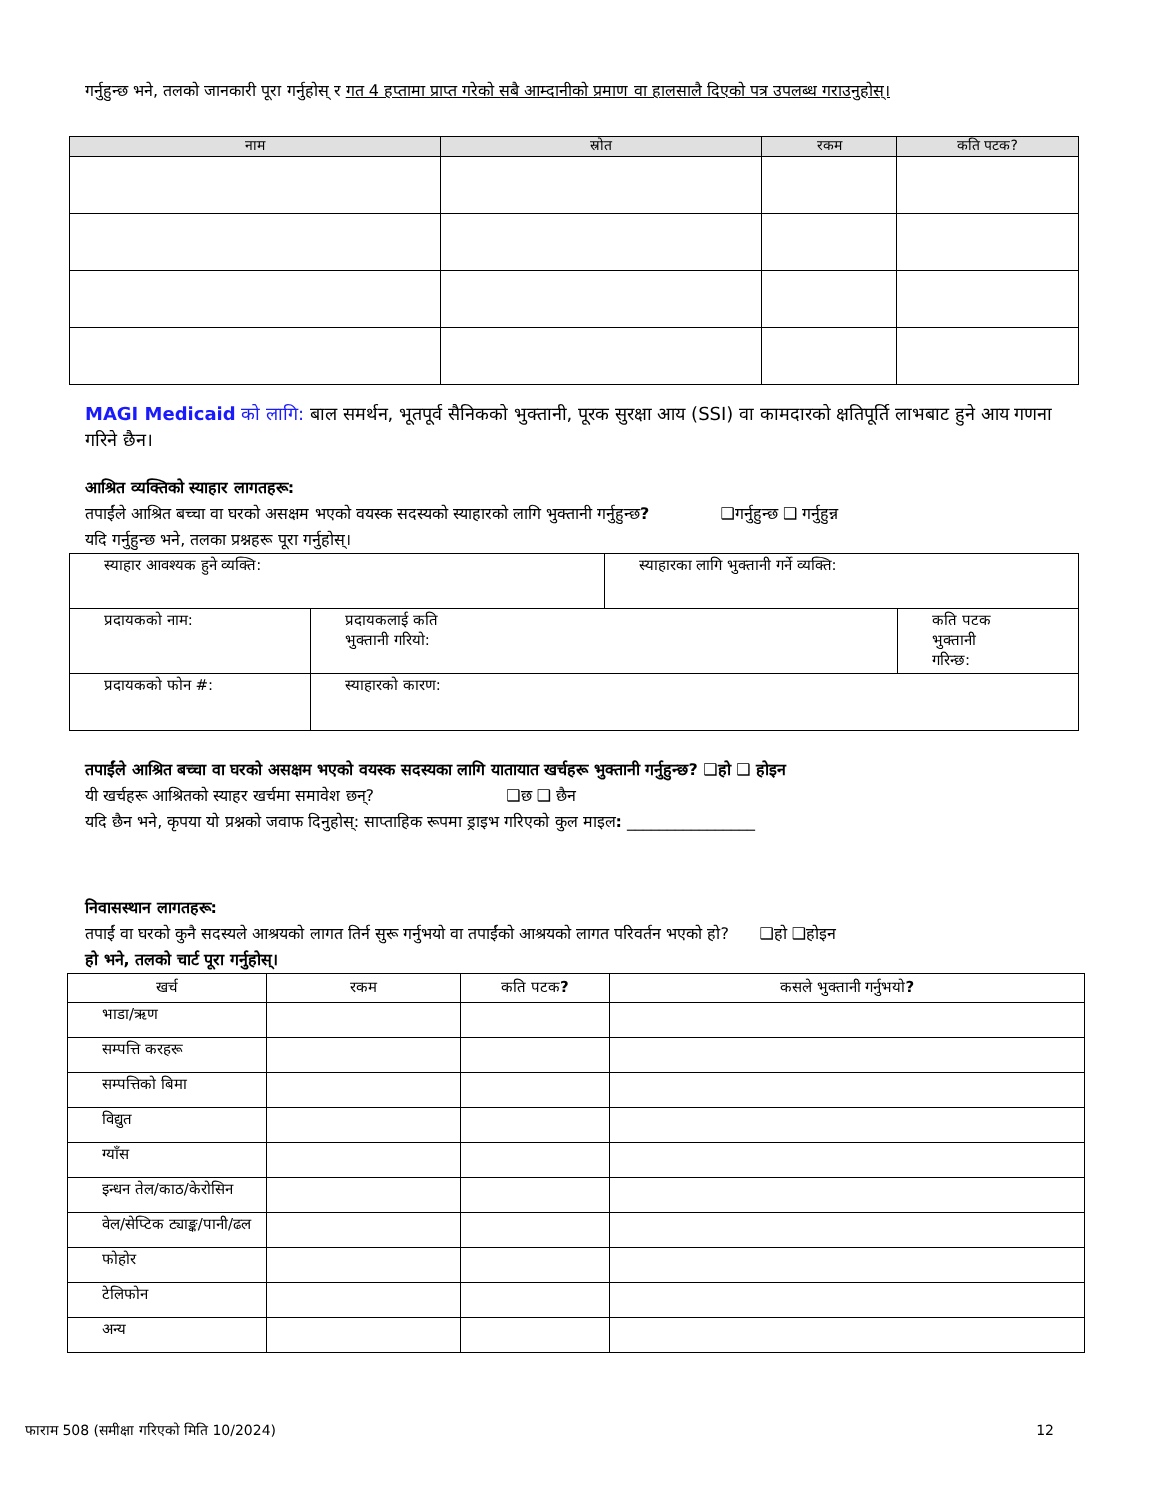गर्नुहुन्छ भने, तलको जानकारी पूरा गर्नुहोस् र गत 4 हप्तामा प्राप्त गरेको सबै आम्दानीको प्रमाण वा हालसालै दिएको पत्र उपलब्ध गराउनुहोस्।
| नाम | स्रोत | रकम | कति पटक? |
| --- | --- | --- | --- |
MAGI Medicaid को लागि: बाल समर्थन, भूतपूर्व सैनिकको भुक्तानी, पूरक सुरक्षा आय (SSI) वा कामदारको क्षतिपूर्ति लाभबाट हुने आय गणना गरिने छैन।
आश्रित व्यक्तिको स्याहार लागतहरू:
तपाईंले आश्रित बच्चा वा घरको असक्षम भएको वयस्क सदस्यको स्याहारको लागि भुक्तानी गर्नुहुन्छ? ❑गर्नुहुन्छ ❑ गर्नुहुन्न
यदि गर्नुहुन्छ भने, तलका प्रश्नहरू पूरा गर्नुहोस्।
| स्याहार आवश्यक हुने व्यक्ति: | | | स्याहारका लागि भुक्तानी गर्ने व्यक्ति: | |
| प्रदायकको नाम: | | प्रदायकलाई कति भुक्तानी गरियो: | | कति पटक भुक्तानी गरिन्छ: |
| प्रदायकको फोन #: | स्याहारको कारण: | | | |
तपाईंले आश्रित बच्चा वा घरको असक्षम भएको वयस्क सदस्यका लागि यातायात खर्चहरू भुक्तानी गर्नुहुन्छ? ❑हो ❑ होइन
यी खर्चहरू आश्रितको स्याहर खर्चमा समावेश छन्? ❑छ ❑ छैन
यदि छैन भने, कृपया यो प्रश्नको जवाफ दिनुहोस्: साप्ताहिक रूपमा ड्राइभ गरिएको कुल माइल: ________________
निवासस्थान लागतहरू:
तपाईं वा घरको कुनै सदस्यले आश्रयको लागत तिर्न सुरू गर्नुभयो वा तपाईंको आश्रयको लागत परिवर्तन भएको हो? ❑हो ❑होइन
हो भने, तलको चार्ट पूरा गर्नुहोस्।
| खर्च | रकम | कति पटक ? | कसले भुक्तानी गर्नुभयो ? |
| --- | --- | --- | --- |
| भाडा/ऋण | | | |
| सम्पत्ति करहरू | | | |
| सम्पत्तिको बिमा | | | |
| विद्युत | | | |
| ग्याँस | | | |
| इन्धन तेल/काठ/केरोसिन | | | |
| वेल/सेप्टिक ट्याङ्क/पानी/ढल | | | |
| फोहोर | | | |
| टेलिफोन | | | |
| अन्य | | | |
फाराम 508 (समीक्षा गरिएको मिति 10/2024) 12